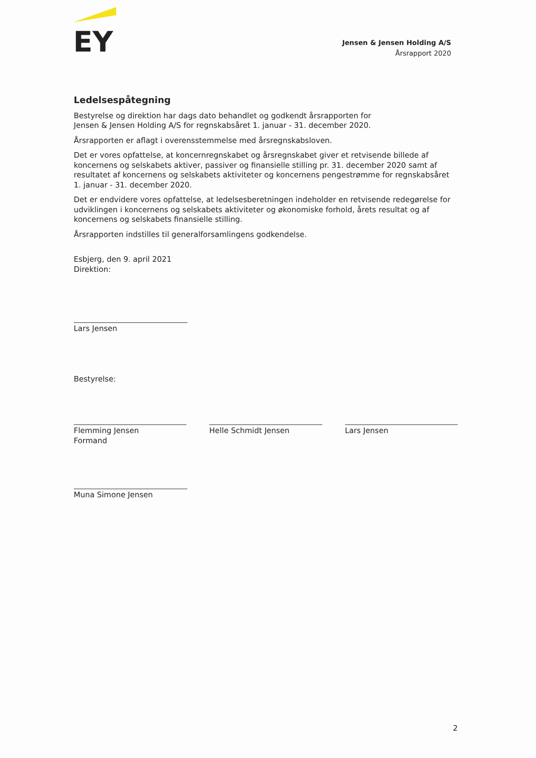EY
Jensen & Jensen Holding A/S
Årsrapport 2020
Ledelsespåtegning
Bestyrelse og direktion har dags dato behandlet og godkendt årsrapporten for
Jensen & Jensen Holding A/S for regnskabsåret 1. januar - 31. december 2020.
Årsrapporten er aflagt i overensstemmelse med årsregnskabsloven.
Det er vores opfattelse, at koncernregnskabet og årsregnskabet giver et retvisende billede af koncernens og selskabets aktiver, passiver og finansielle stilling pr. 31. december 2020 samt af resultatet af koncernens og selskabets aktiviteter og koncernens pengestrømme for regnskabsåret 1. januar - 31. december 2020.
Det er endvidere vores opfattelse, at ledelsesberetningen indeholder en retvisende redegørelse for udviklingen i koncernens og selskabets aktiviteter og økonomiske forhold, årets resultat og af koncernens og selskabets finansielle stilling.
Årsrapporten indstilles til generalforsamlingens godkendelse.
Esbjerg, den 9. april 2021
Direktion:
Lars Jensen
Bestyrelse:
Flemming Jensen
Formand Helle Schmidt Jensen Lars Jensen
Muna Simone Jensen
2